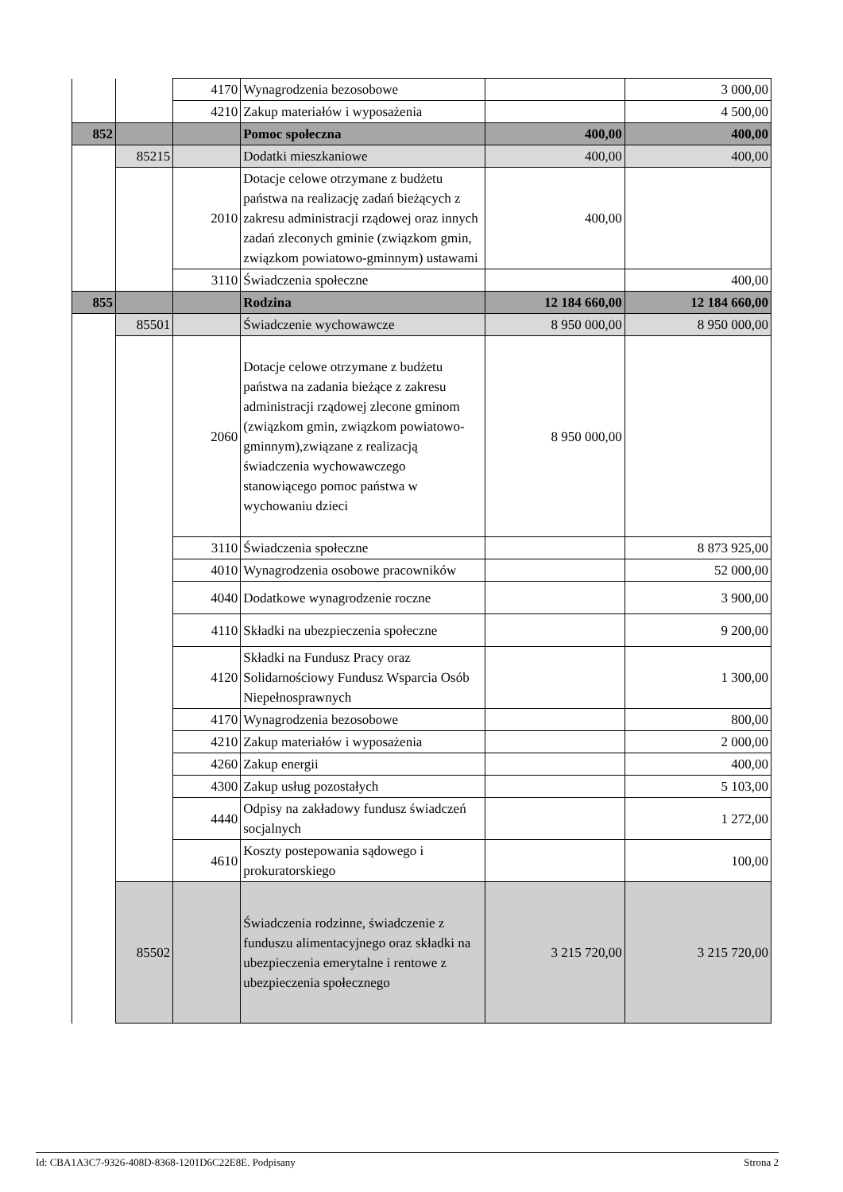| | | 4170 | Wynagrodzenia bezosobowe | | 3 000,00 |
| | | 4210 | Zakup materiałów i wyposażenia | | 4 500,00 |
| 852 | | | Pomoc społeczna | 400,00 | 400,00 |
| | 85215 | | Dodatki mieszkaniowe | 400,00 | 400,00 |
| | | 2010 | Dotacje celowe otrzymane z budżetu państwa na realizację zadań bieżących z zakresu administracji rządowej oraz innych zadań zleconych gminie (związkom gmin, związkom powiatowo-gminnym) ustawami | 400,00 | |
| | | 3110 | Świadczenia społeczne | | 400,00 |
| 855 | | | Rodzina | 12 184 660,00 | 12 184 660,00 |
| | 85501 | | Świadczenie wychowawcze | 8 950 000,00 | 8 950 000,00 |
| | | 2060 | Dotacje celowe otrzymane z budżetu państwa na zadania bieżące z zakresu administracji rządowej zlecone gminom (związkom gmin, związkom powiatowo-gminnym),związane z realizacją świadczenia wychowawczego stanowiącego pomoc państwa w wychowaniu dzieci | 8 950 000,00 | |
| | | 3110 | Świadczenia społeczne | | 8 873 925,00 |
| | | 4010 | Wynagrodzenia osobowe pracowników | | 52 000,00 |
| | | 4040 | Dodatkowe wynagrodzenie roczne | | 3 900,00 |
| | | 4110 | Składki na ubezpieczenia społeczne | | 9 200,00 |
| | | 4120 | Składki na Fundusz Pracy oraz Solidarnościowy Fundusz Wsparcia Osób Niepełnosprawnych | | 1 300,00 |
| | | 4170 | Wynagrodzenia bezosobowe | | 800,00 |
| | | 4210 | Zakup materiałów i wyposażenia | | 2 000,00 |
| | | 4260 | Zakup energii | | 400,00 |
| | | 4300 | Zakup usług pozostałych | | 5 103,00 |
| | | 4440 | Odpisy na zakładowy fundusz świadczeń socjalnych | | 1 272,00 |
| | | 4610 | Koszty postepowania sądowego i prokuratorskiego | | 100,00 |
| | 85502 | | Świadczenia rodzinne, świadczenie z funduszu alimentacyjnego oraz składki na ubezpieczenia emerytalne i rentowe z ubezpieczenia społecznego | 3 215 720,00 | 3 215 720,00 |
Id: CBA1A3C7-9326-408D-8368-1201D6C22E8E. Podpisany Strona 2